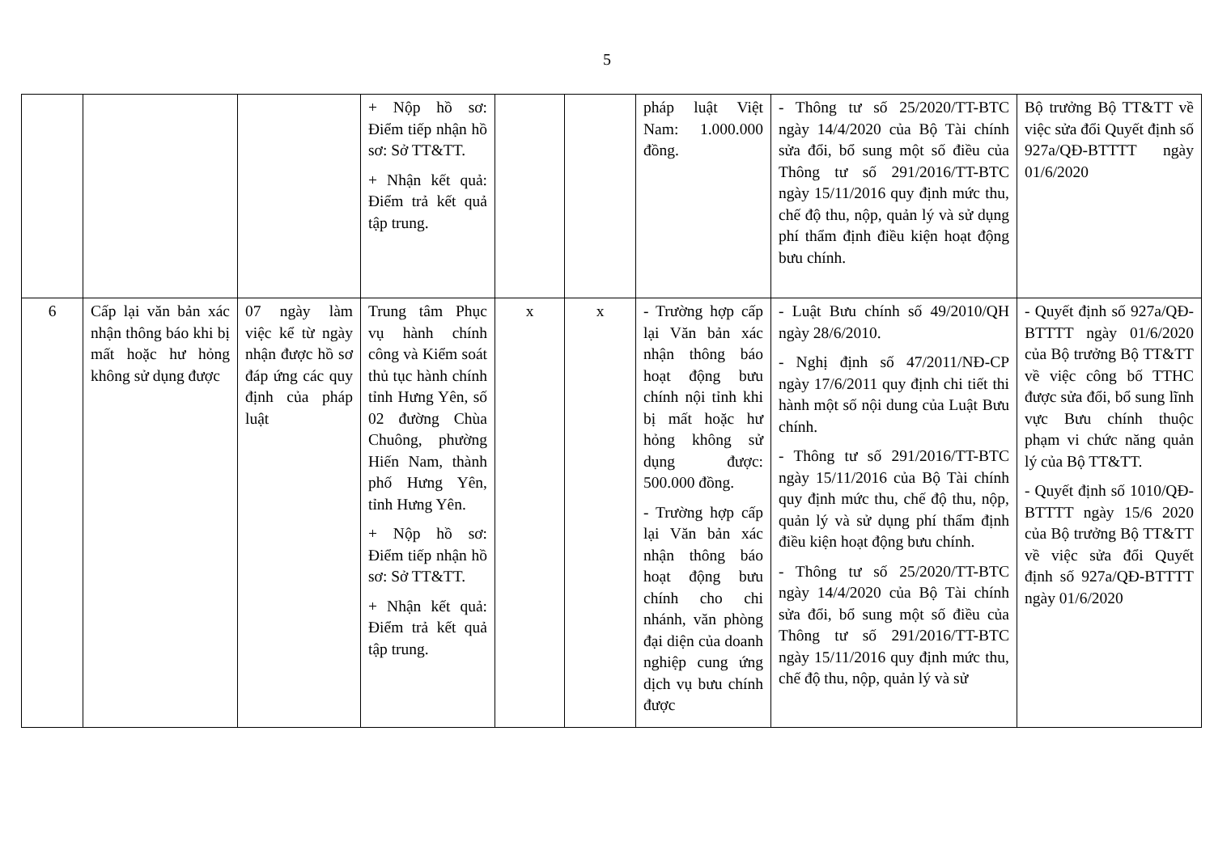5
| | | | + Nộp hồ sơ: Điểm tiếp nhận hồ sơ: Sở TT&TT. + Nhận kết quả: Điểm trả kết quả tập trung. | | | pháp luật Việt Nam: 1.000.000 đồng. | - Thông tư số 25/2020/TT-BTC ngày 14/4/2020 của Bộ Tài chính sửa đổi, bổ sung một số điều của Thông tư số 291/2016/TT-BTC ngày 15/11/2016 quy định mức thu, chế độ thu, nộp, quản lý và sử dụng phí thẩm định điều kiện hoạt động bưu chính. | Bộ trưởng Bộ TT&TT về việc sửa đổi Quyết định số 927a/QĐ-BTTTT ngày 01/6/2020 |
| 6 | Cấp lại văn bản xác nhận thông báo khi bị mất hoặc hư hỏng không sử dụng được | 07 ngày làm việc kể từ ngày nhận được hồ sơ đáp ứng các quy định của pháp luật | Trung tâm Phục vụ hành chính công và Kiểm soát thủ tục hành chính tỉnh Hưng Yên, số 02 đường Chùa Chuông, phường Hiến Nam, thành phố Hưng Yên, tỉnh Hưng Yên. + Nộp hồ sơ: Điểm tiếp nhận hồ sơ: Sở TT&TT. + Nhận kết quả: Điểm trả kết quả tập trung. | x | x | - Trường hợp cấp lại Văn bản xác nhận thông báo hoạt động bưu chính nội tỉnh khi bị mất hoặc hư hỏng không sử dụng được: 500.000 đồng. - Trường hợp cấp lại Văn bản xác nhận thông báo hoạt động bưu chính cho chi nhánh, văn phòng đại diện của doanh nghiệp cung ứng dịch vụ bưu chính được | - Luật Bưu chính số 49/2010/QH ngày 28/6/2010. - Nghị định số 47/2011/NĐ-CP ngày 17/6/2011 quy định chi tiết thi hành một số nội dung của Luật Bưu chính. - Thông tư số 291/2016/TT-BTC ngày 15/11/2016 của Bộ Tài chính quy định mức thu, chế độ thu, nộp, quản lý và sử dụng phí thẩm định điều kiện hoạt động bưu chính. - Thông tư số 25/2020/TT-BTC ngày 14/4/2020 của Bộ Tài chính sửa đổi, bổ sung một số điều của Thông tư số 291/2016/TT-BTC ngày 15/11/2016 quy định mức thu, chế độ thu, nộp, quản lý và sử | - Quyết định số 927a/QĐ-BTTTT ngày 01/6/2020 của Bộ trưởng Bộ TT&TT về việc công bố TTHC được sửa đổi, bổ sung lĩnh vực Bưu chính thuộc phạm vi chức năng quản lý của Bộ TT&TT. - Quyết định số 1010/QĐ-BTTTT ngày 15/6 2020 của Bộ trưởng Bộ TT&TT về việc sửa đổi Quyết định số 927a/QĐ-BTTTT ngày 01/6/2020 |